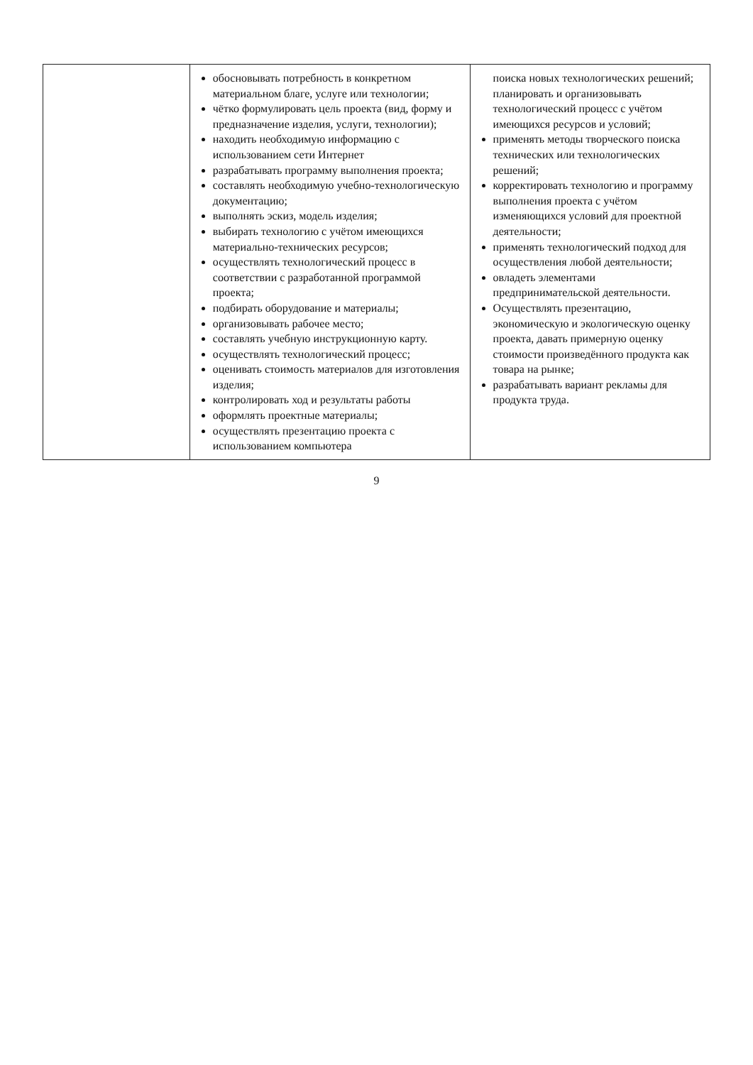| | обосновывать потребность в конкретном материальном благе, услуге или технологии; чётко формулировать цель проекта (вид, форму и предназначение изделия, услуги, технологии); находить необходимую информацию с использованием сети Интернет разрабатывать программу выполнения проекта; составлять необходимую учебно-технологическую документацию; выполнять эскиз, модель изделия; выбирать технологию с учётом имеющихся материально-технических ресурсов; осуществлять технологический процесс в соответствии с разработанной программой проекта; подбирать оборудование и материалы; организовывать рабочее место; составлять учебную инструкционную карту. осуществлять технологический процесс; оценивать стоимость материалов для изготовления изделия; контролировать ход и результаты работы оформлять проектные материалы; осуществлять презентацию проекта с использованием компьютера | поиска новых технологических решений; планировать и организовывать технологический процесс с учётом имеющихся ресурсов и условий; применять методы творческого поиска технических или технологических решений; корректировать технологию и программу выполнения проекта с учётом изменяющихся условий для проектной деятельности; применять технологический подход для осуществления любой деятельности; овладеть элементами предпринимательской деятельности. Осуществлять презентацию, экономическую и экологическую оценку проекта, давать примерную оценку стоимости произведённого продукта как товара на рынке; разрабатывать вариант рекламы для продукта труда. |
9